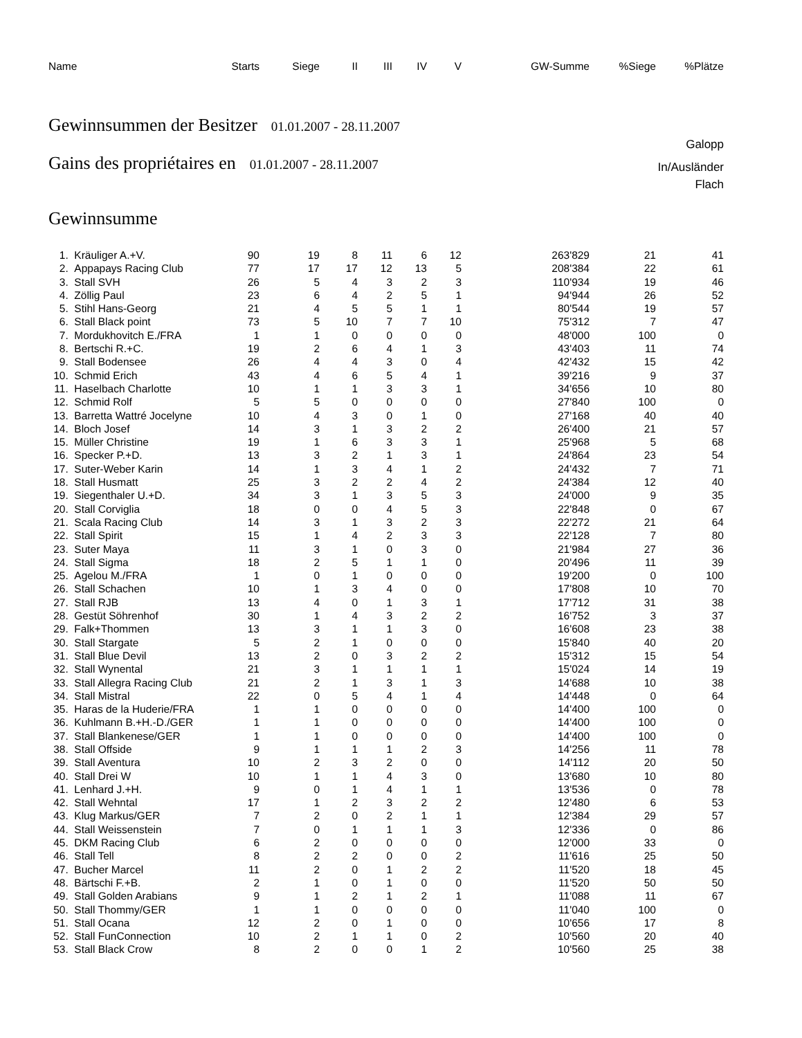| Name | Starts | Siege | II | III | IV | V | GW-Summe | %Siege | %Plätze |
| --- | --- | --- | --- | --- | --- | --- | --- | --- | --- |
Gewinnsummen der Besitzer 01.01.2007 - 28.11.2007
Galopp
Gains des propriétaires en 01.01.2007 - 28.11.2007
In/Ausländer
Flach
Gewinnsumme
| 1. | Kräuliger A.+V. | 90 | 19 | 8 | 11 | 6 | 12 | 263'829 | 21 | 41 |
| 2. | Appapays Racing Club | 77 | 17 | 17 | 12 | 13 | 5 | 208'384 | 22 | 61 |
| 3. | Stall SVH | 26 | 5 | 4 | 3 | 2 | 3 | 110'934 | 19 | 46 |
| 4. | Zöllig Paul | 23 | 6 | 4 | 2 | 5 | 1 | 94'944 | 26 | 52 |
| 5. | Stihl Hans-Georg | 21 | 4 | 5 | 5 | 1 | 1 | 80'544 | 19 | 57 |
| 6. | Stall Black point | 73 | 5 | 10 | 7 | 7 | 10 | 75'312 | 7 | 47 |
| 7. | Mordukhovitch E./FRA | 1 | 1 | 0 | 0 | 0 | 0 | 48'000 | 100 | 0 |
| 8. | Bertschi R.+C. | 19 | 2 | 6 | 4 | 1 | 3 | 43'403 | 11 | 74 |
| 9. | Stall Bodensee | 26 | 4 | 4 | 3 | 0 | 4 | 42'432 | 15 | 42 |
| 10. | Schmid Erich | 43 | 4 | 6 | 5 | 4 | 1 | 39'216 | 9 | 37 |
| 11. | Haselbach Charlotte | 10 | 1 | 1 | 3 | 3 | 1 | 34'656 | 10 | 80 |
| 12. | Schmid Rolf | 5 | 5 | 0 | 0 | 0 | 0 | 27'840 | 100 | 0 |
| 13. | Barretta Wattré Jocelyne | 10 | 4 | 3 | 0 | 1 | 0 | 27'168 | 40 | 40 |
| 14. | Bloch Josef | 14 | 3 | 1 | 3 | 2 | 2 | 26'400 | 21 | 57 |
| 15. | Müller Christine | 19 | 1 | 6 | 3 | 3 | 1 | 25'968 | 5 | 68 |
| 16. | Specker P.+D. | 13 | 3 | 2 | 1 | 3 | 1 | 24'864 | 23 | 54 |
| 17. | Suter-Weber Karin | 14 | 1 | 3 | 4 | 1 | 2 | 24'432 | 7 | 71 |
| 18. | Stall Husmatt | 25 | 3 | 2 | 2 | 4 | 2 | 24'384 | 12 | 40 |
| 19. | Siegenthaler U.+D. | 34 | 3 | 1 | 3 | 5 | 3 | 24'000 | 9 | 35 |
| 20. | Stall Corviglia | 18 | 0 | 0 | 4 | 5 | 3 | 22'848 | 0 | 67 |
| 21. | Scala Racing Club | 14 | 3 | 1 | 3 | 2 | 3 | 22'272 | 21 | 64 |
| 22. | Stall Spirit | 15 | 1 | 4 | 2 | 3 | 3 | 22'128 | 7 | 80 |
| 23. | Suter Maya | 11 | 3 | 1 | 0 | 3 | 0 | 21'984 | 27 | 36 |
| 24. | Stall Sigma | 18 | 2 | 5 | 1 | 1 | 0 | 20'496 | 11 | 39 |
| 25. | Agelou M./FRA | 1 | 0 | 1 | 0 | 0 | 0 | 19'200 | 0 | 100 |
| 26. | Stall Schachen | 10 | 1 | 3 | 4 | 0 | 0 | 17'808 | 10 | 70 |
| 27. | Stall RJB | 13 | 4 | 0 | 1 | 3 | 1 | 17'712 | 31 | 38 |
| 28. | Gestüt Söhrenhof | 30 | 1 | 4 | 3 | 2 | 2 | 16'752 | 3 | 37 |
| 29. | Falk+Thommen | 13 | 3 | 1 | 1 | 3 | 0 | 16'608 | 23 | 38 |
| 30. | Stall Stargate | 5 | 2 | 1 | 0 | 0 | 0 | 15'840 | 40 | 20 |
| 31. | Stall Blue Devil | 13 | 2 | 0 | 3 | 2 | 2 | 15'312 | 15 | 54 |
| 32. | Stall Wynental | 21 | 3 | 1 | 1 | 1 | 1 | 15'024 | 14 | 19 |
| 33. | Stall Allegra Racing Club | 21 | 2 | 1 | 3 | 1 | 3 | 14'688 | 10 | 38 |
| 34. | Stall Mistral | 22 | 0 | 5 | 4 | 1 | 4 | 14'448 | 0 | 64 |
| 35. | Haras de la Huderie/FRA | 1 | 1 | 0 | 0 | 0 | 0 | 14'400 | 100 | 0 |
| 36. | Kuhlmann B.+H.-D./GER | 1 | 1 | 0 | 0 | 0 | 0 | 14'400 | 100 | 0 |
| 37. | Stall Blankenese/GER | 1 | 1 | 0 | 0 | 0 | 0 | 14'400 | 100 | 0 |
| 38. | Stall Offside | 9 | 1 | 1 | 1 | 2 | 3 | 14'256 | 11 | 78 |
| 39. | Stall Aventura | 10 | 2 | 3 | 2 | 0 | 0 | 14'112 | 20 | 50 |
| 40. | Stall Drei W | 10 | 1 | 1 | 4 | 3 | 0 | 13'680 | 10 | 80 |
| 41. | Lenhard J.+H. | 9 | 0 | 1 | 4 | 1 | 1 | 13'536 | 0 | 78 |
| 42. | Stall Wehntal | 17 | 1 | 2 | 3 | 2 | 2 | 12'480 | 6 | 53 |
| 43. | Klug Markus/GER | 7 | 2 | 0 | 2 | 1 | 1 | 12'384 | 29 | 57 |
| 44. | Stall Weissenstein | 7 | 0 | 1 | 1 | 1 | 3 | 12'336 | 0 | 86 |
| 45. | DKM Racing Club | 6 | 2 | 0 | 0 | 0 | 0 | 12'000 | 33 | 0 |
| 46. | Stall Tell | 8 | 2 | 2 | 0 | 0 | 2 | 11'616 | 25 | 50 |
| 47. | Bucher Marcel | 11 | 2 | 0 | 1 | 2 | 2 | 11'520 | 18 | 45 |
| 48. | Bärtschi F.+B. | 2 | 1 | 0 | 1 | 0 | 0 | 11'520 | 50 | 50 |
| 49. | Stall Golden Arabians | 9 | 1 | 2 | 1 | 2 | 1 | 11'088 | 11 | 67 |
| 50. | Stall Thommy/GER | 1 | 1 | 0 | 0 | 0 | 0 | 11'040 | 100 | 0 |
| 51. | Stall Ocana | 12 | 2 | 0 | 1 | 0 | 0 | 10'656 | 17 | 8 |
| 52. | Stall FunConnection | 10 | 2 | 1 | 1 | 0 | 2 | 10'560 | 20 | 40 |
| 53. | Stall Black Crow | 8 | 2 | 0 | 0 | 1 | 2 | 10'560 | 25 | 38 |